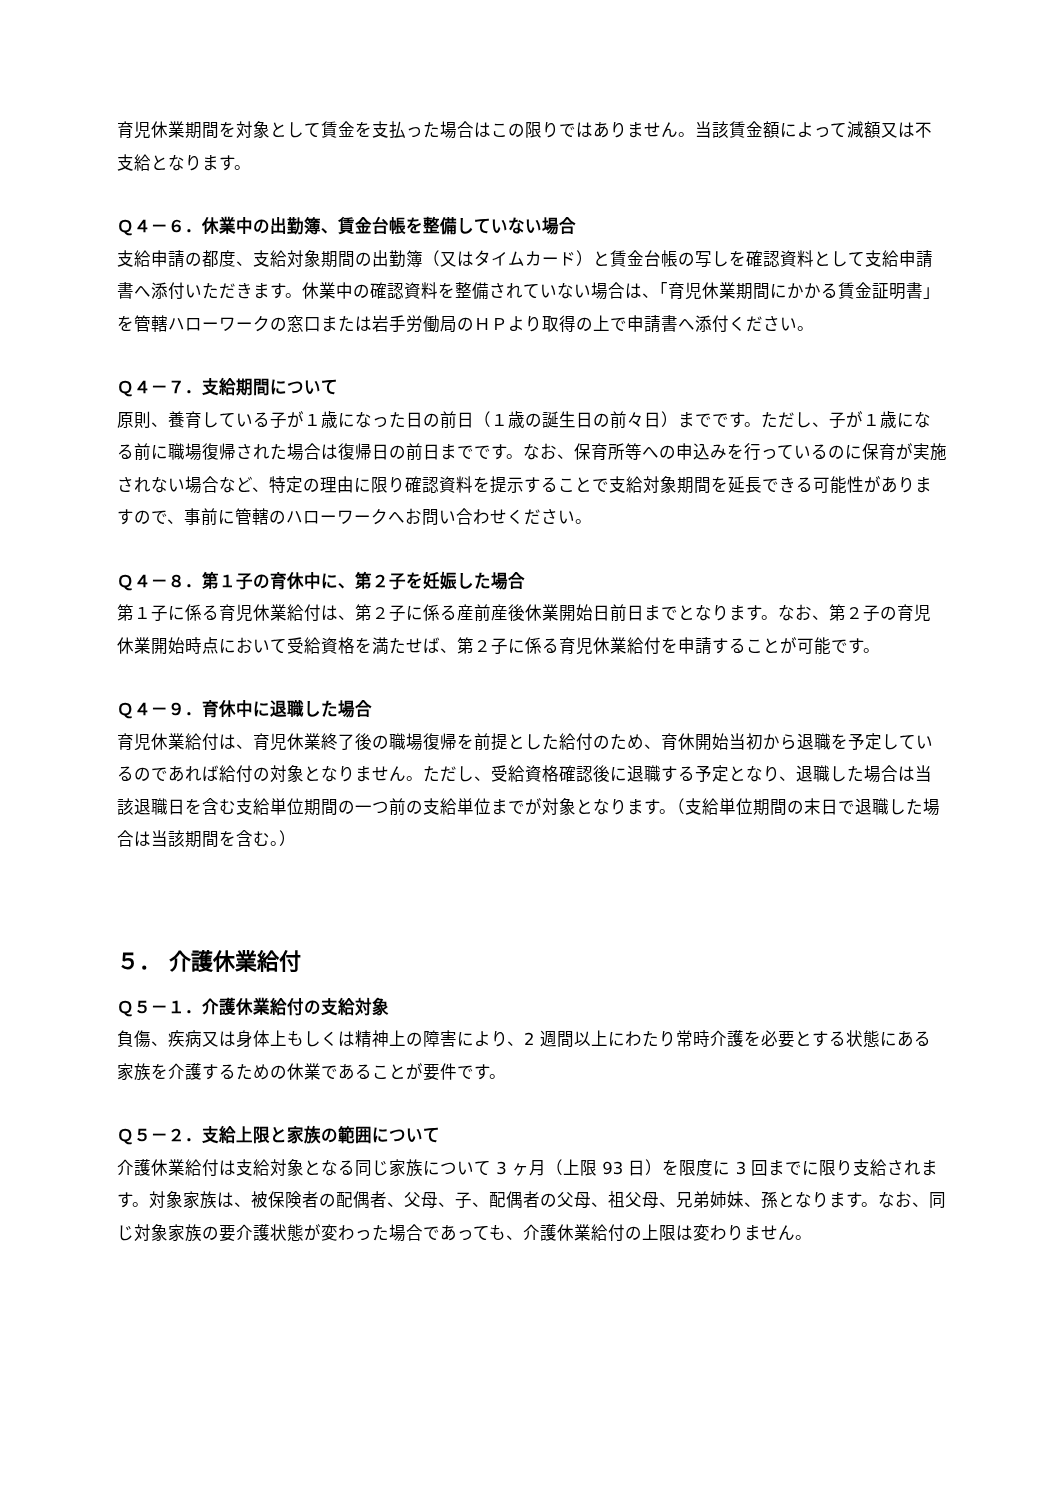育児休業期間を対象として賃金を支払った場合はこの限りではありません。当該賃金額によって減額又は不支給となります。
Ｑ４－６．休業中の出勤簿、賃金台帳を整備していない場合
支給申請の都度、支給対象期間の出勤簿（又はタイムカード）と賃金台帳の写しを確認資料として支給申請書へ添付いただきます。休業中の確認資料を整備されていない場合は、「育児休業期間にかかる賃金証明書」を管轄ハローワークの窓口または岩手労働局のＨＰより取得の上で申請書へ添付ください。
Ｑ４－７．支給期間について
原則、養育している子が１歳になった日の前日（１歳の誕生日の前々日）までです。ただし、子が１歳になる前に職場復帰された場合は復帰日の前日までです。なお、保育所等への申込みを行っているのに保育が実施されない場合など、特定の理由に限り確認資料を提示することで支給対象期間を延長できる可能性がありますので、事前に管轄のハローワークへお問い合わせください。
Ｑ４－８．第１子の育休中に、第２子を妊娠した場合
第１子に係る育児休業給付は、第２子に係る産前産後休業開始日前日までとなります。なお、第２子の育児休業開始時点において受給資格を満たせば、第２子に係る育児休業給付を申請することが可能です。
Ｑ４－９．育休中に退職した場合
育児休業給付は、育児休業終了後の職場復帰を前提とした給付のため、育休開始当初から退職を予定しているのであれば給付の対象となりません。ただし、受給資格確認後に退職する予定となり、退職した場合は当該退職日を含む支給単位期間の一つ前の支給単位までが対象となります。（支給単位期間の末日で退職した場合は当該期間を含む。）
５． 介護休業給付
Ｑ５－１．介護休業給付の支給対象
負傷、疾病又は身体上もしくは精神上の障害により、2 週間以上にわたり常時介護を必要とする状態にある家族を介護するための休業であることが要件です。
Ｑ５－２．支給上限と家族の範囲について
介護休業給付は支給対象となる同じ家族について 3 ヶ月（上限 93 日）を限度に 3 回までに限り支給されます。対象家族は、被保険者の配偶者、父母、子、配偶者の父母、祖父母、兄弟姉妹、孫となります。なお、同じ対象家族の要介護状態が変わった場合であっても、介護休業給付の上限は変わりません。